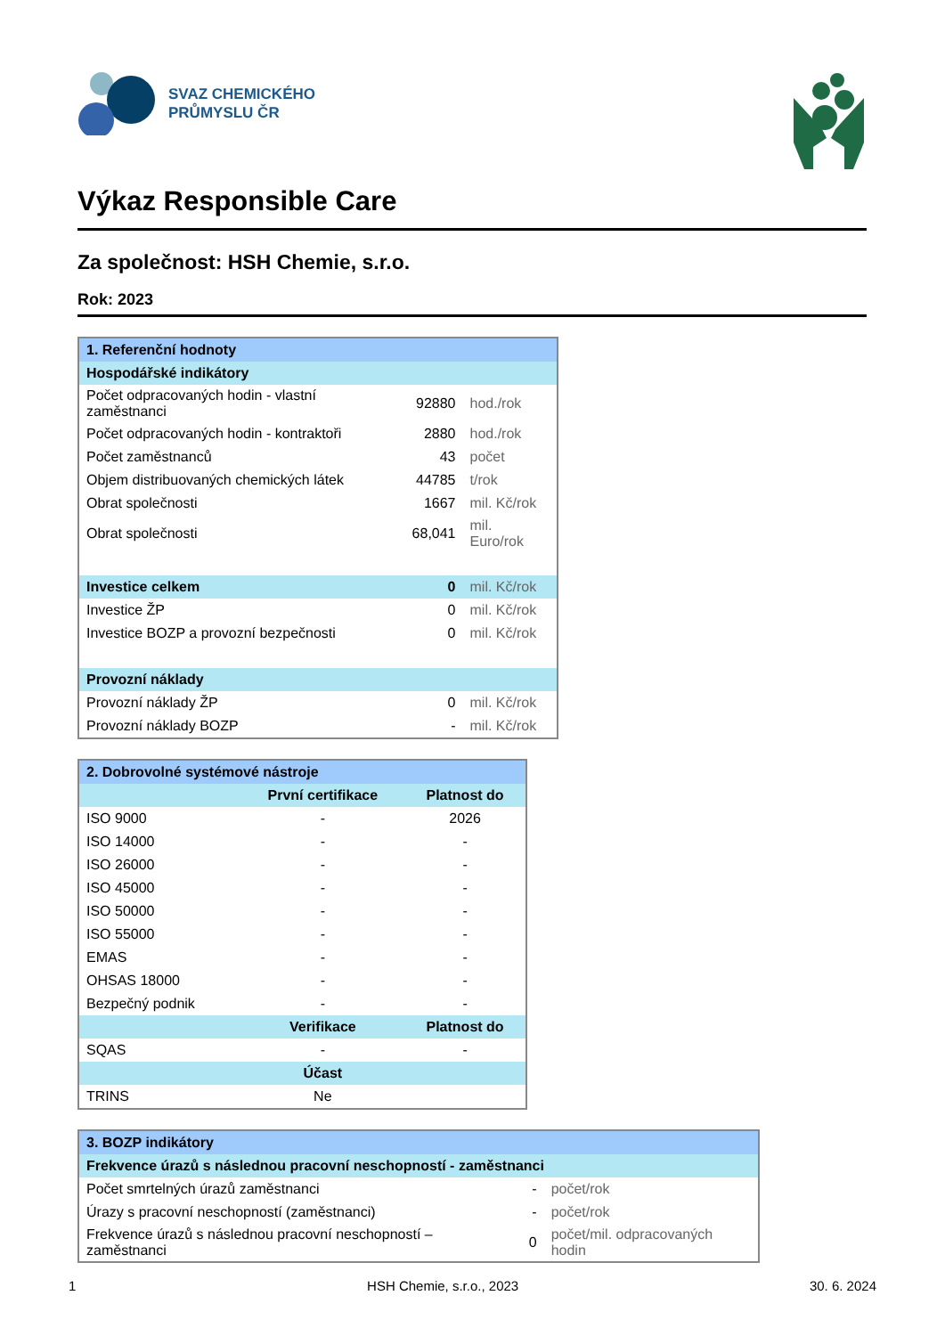SVAZ CHEMICKÉHO
PRŮMYSLU ČR
Výkaz Responsible Care
Za společnost: HSH Chemie, s.r.o.
Rok: 2023
| 1. Referenční hodnoty | | |
| Hospodářské indikátory | | |
| Počet odpracovaných hodin - vlastní zaměstnanci | 92880 | hod./rok |
| Počet odpracovaných hodin - kontraktoři | 2880 | hod./rok |
| Počet zaměstnanců | 43 | počet |
| Objem distribuovaných chemických látek | 44785 | t/rok |
| Obrat společnosti | 1667 | mil. Kč/rok |
| Obrat společnosti | 68,041 | mil. Euro/rok |
| Investice celkem | 0 | mil. Kč/rok |
| Investice ŽP | 0 | mil. Kč/rok |
| Investice BOZP a provozní bezpečnosti | 0 | mil. Kč/rok |
| Provozní náklady | | |
| Provozní náklady ŽP | 0 | mil. Kč/rok |
| Provozní náklady BOZP | - | mil. Kč/rok |
| 2. Dobrovolné systémové nástroje | | |
| | První certifikace | Platnost do |
| ISO 9000 | - | 2026 |
| ISO 14000 | - | - |
| ISO 26000 | - | - |
| ISO 45000 | - | - |
| ISO 50000 | - | - |
| ISO 55000 | - | - |
| EMAS | - | - |
| OHSAS 18000 | - | - |
| Bezpečný podnik | - | - |
| | Verifikace | Platnost do |
| SQAS | - | - |
| | Účast | |
| TRINS | Ne | |
| 3. BOZP indikátory | | |
| Frekvence úrazů s následnou pracovní neschopností - zaměstnanci | | |
| Počet smrtelných úrazů zaměstnanci | - | počet/rok |
| Úrazy s pracovní neschopností (zaměstnanci) | - | počet/rok |
| Frekvence úrazů s následnou pracovní neschopností – zaměstnanci | 0 | počet/mil. odpracovaných hodin |
1 HSH Chemie, s.r.o., 2023 30. 6. 2024